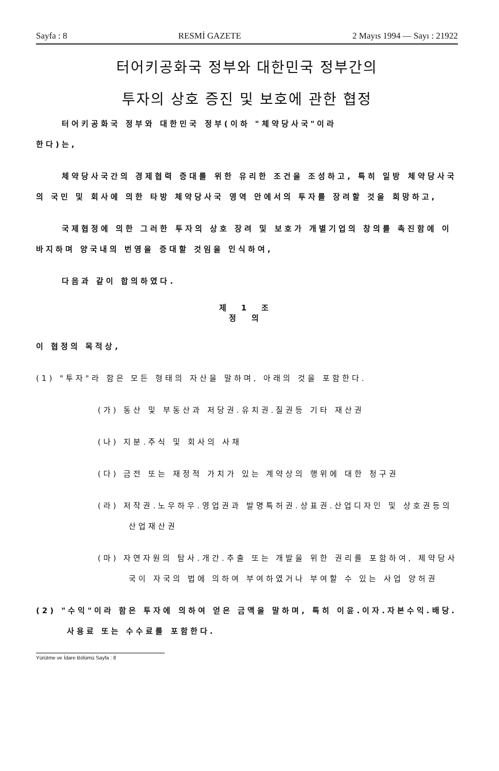Sayfa : 8 RESMİ GAZETE 2 Mayıs 1994 — Sayı : 21922
터어키공화국 정부와 대한민국 정부간의
투자의 상호 증진 및 보호에 관한 협정
터어키공화국 정부와 대한민국 정부(이하 "체약당사국"이라
한다)는,
체약당사국간의 경제협력 증대를 위한 유리한 조건을 조성하고, 특히 일방 체약당사국의 국민 및 회사에 의한 타방 체약당사국 영역 안에서의 투자를 장려할 것을 희망하고,
국제협정에 의한 그러한 투자의 상호 장려 및 보호가 개별기업의 창의를 촉진함에 이바지하며 양국내의 번영을 증대할 것임을 인식하여,
다음과 같이 합의하였다.
제 1 조
정 의
이 협정의 목적상,
(1) "투자"라 함은 모든 형태의 자산을 말하며, 아래의 것을 포함한다.
(가) 동산 및 부동산과 저당권.유치권.질권등 기타 재산권
(나) 지분.주식 및 회사의 사채
(다) 금전 또는 재정적 가치가 있는 계약상의 행위에 대한 청구권
(라) 저작권.노우하우.영업권과 발명특허권.상표권.산업디자인 및 상호권등의 산업재산권
(마) 자연자원의 탐사.개간.추출 또는 개발을 위한 권리를 포함하여, 체약당사국이 자국의 법에 의하여 부여하였거나 부여할 수 있는 사업 양허권
(2) "수익"이라 함은 투자에 의하여 얻은 금액을 말하며, 특히 이윤.이자.자본수익.배당.사용료 또는 수수료를 포함한다.
Yürütme ve İdare Bölümü Sayfa : 8